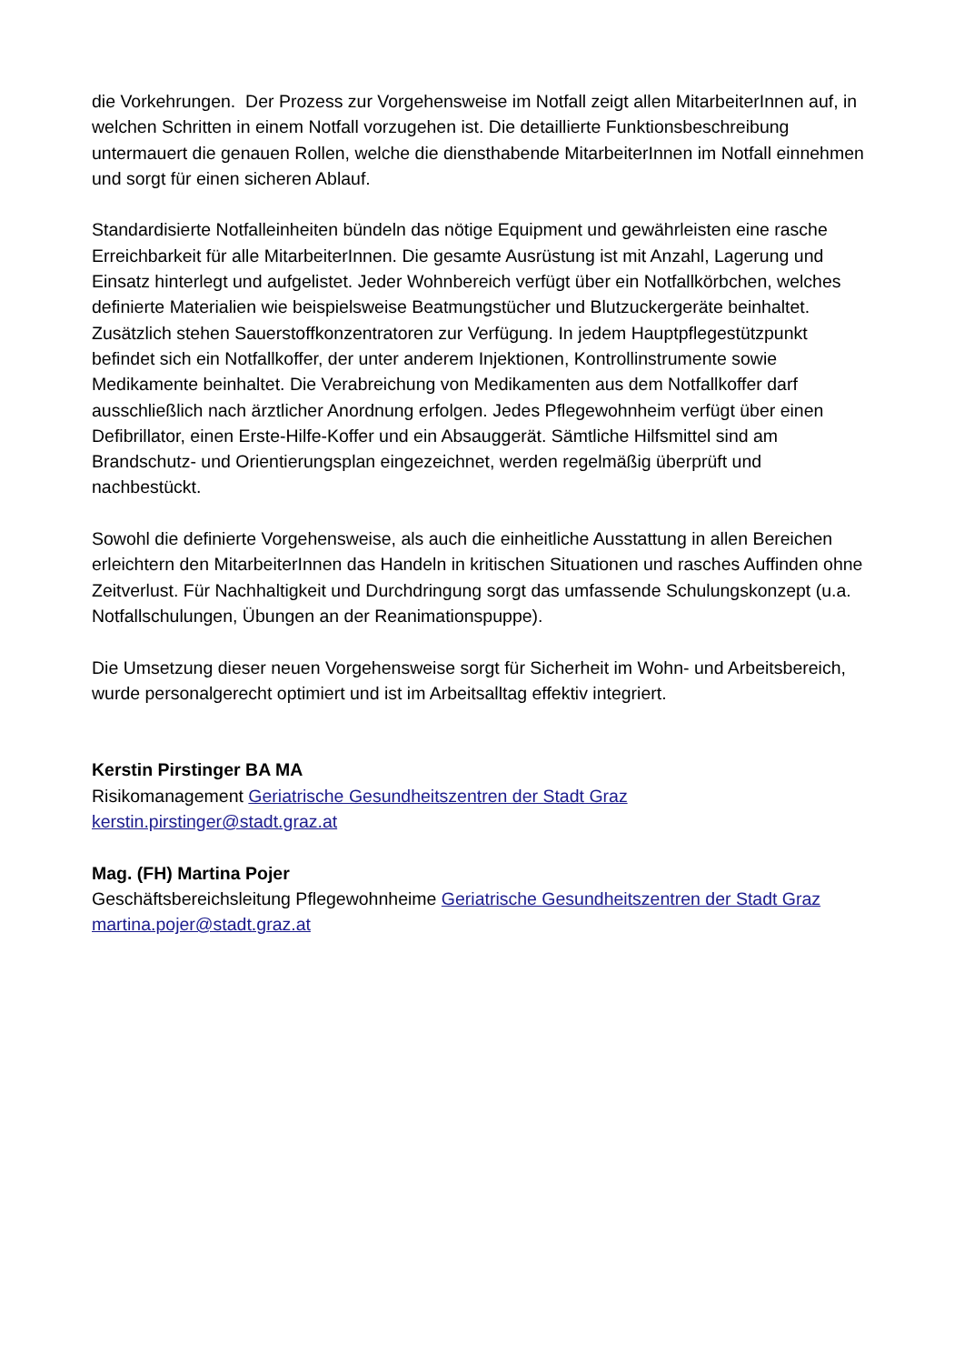die Vorkehrungen. Der Prozess zur Vorgehensweise im Notfall zeigt allen MitarbeiterInnen auf, in welchen Schritten in einem Notfall vorzugehen ist. Die detaillierte Funktionsbeschreibung untermauert die genauen Rollen, welche die diensthabende MitarbeiterInnen im Notfall einnehmen und sorgt für einen sicheren Ablauf.
Standardisierte Notfalleinheiten bündeln das nötige Equipment und gewährleisten eine rasche Erreichbarkeit für alle MitarbeiterInnen. Die gesamte Ausrüstung ist mit Anzahl, Lagerung und Einsatz hinterlegt und aufgelistet. Jeder Wohnbereich verfügt über ein Notfallkörbchen, welches definierte Materialien wie beispielsweise Beatmungstücher und Blutzuckergeräte beinhaltet. Zusätzlich stehen Sauerstoffkonzentratoren zur Verfügung. In jedem Hauptpflegestützpunkt befindet sich ein Notfallkoffer, der unter anderem Injektionen, Kontrollinstrumente sowie Medikamente beinhaltet. Die Verabreichung von Medikamenten aus dem Notfallkoffer darf ausschließlich nach ärztlicher Anordnung erfolgen. Jedes Pflegewohnheim verfügt über einen Defibrillator, einen Erste-Hilfe-Koffer und ein Absauggerät. Sämtliche Hilfsmittel sind am Brandschutz- und Orientierungsplan eingezeichnet, werden regelmäßig überprüft und nachbestückt.
Sowohl die definierte Vorgehensweise, als auch die einheitliche Ausstattung in allen Bereichen erleichtern den MitarbeiterInnen das Handeln in kritischen Situationen und rasches Auffinden ohne Zeitverlust. Für Nachhaltigkeit und Durchdringung sorgt das umfassende Schulungskonzept (u.a. Notfallschulungen, Übungen an der Reanimationspuppe).
Die Umsetzung dieser neuen Vorgehensweise sorgt für Sicherheit im Wohn- und Arbeitsbereich, wurde personalgerecht optimiert und ist im Arbeitsalltag effektiv integriert.
Kerstin Pirstinger BA MA
Risikomanagement Geriatrische Gesundheitszentren der Stadt Graz
kerstin.pirstinger@stadt.graz.at
Mag. (FH) Martina Pojer
Geschäftsbereichsleitung Pflegewohnheime Geriatrische Gesundheitszentren der Stadt Graz
martina.pojer@stadt.graz.at